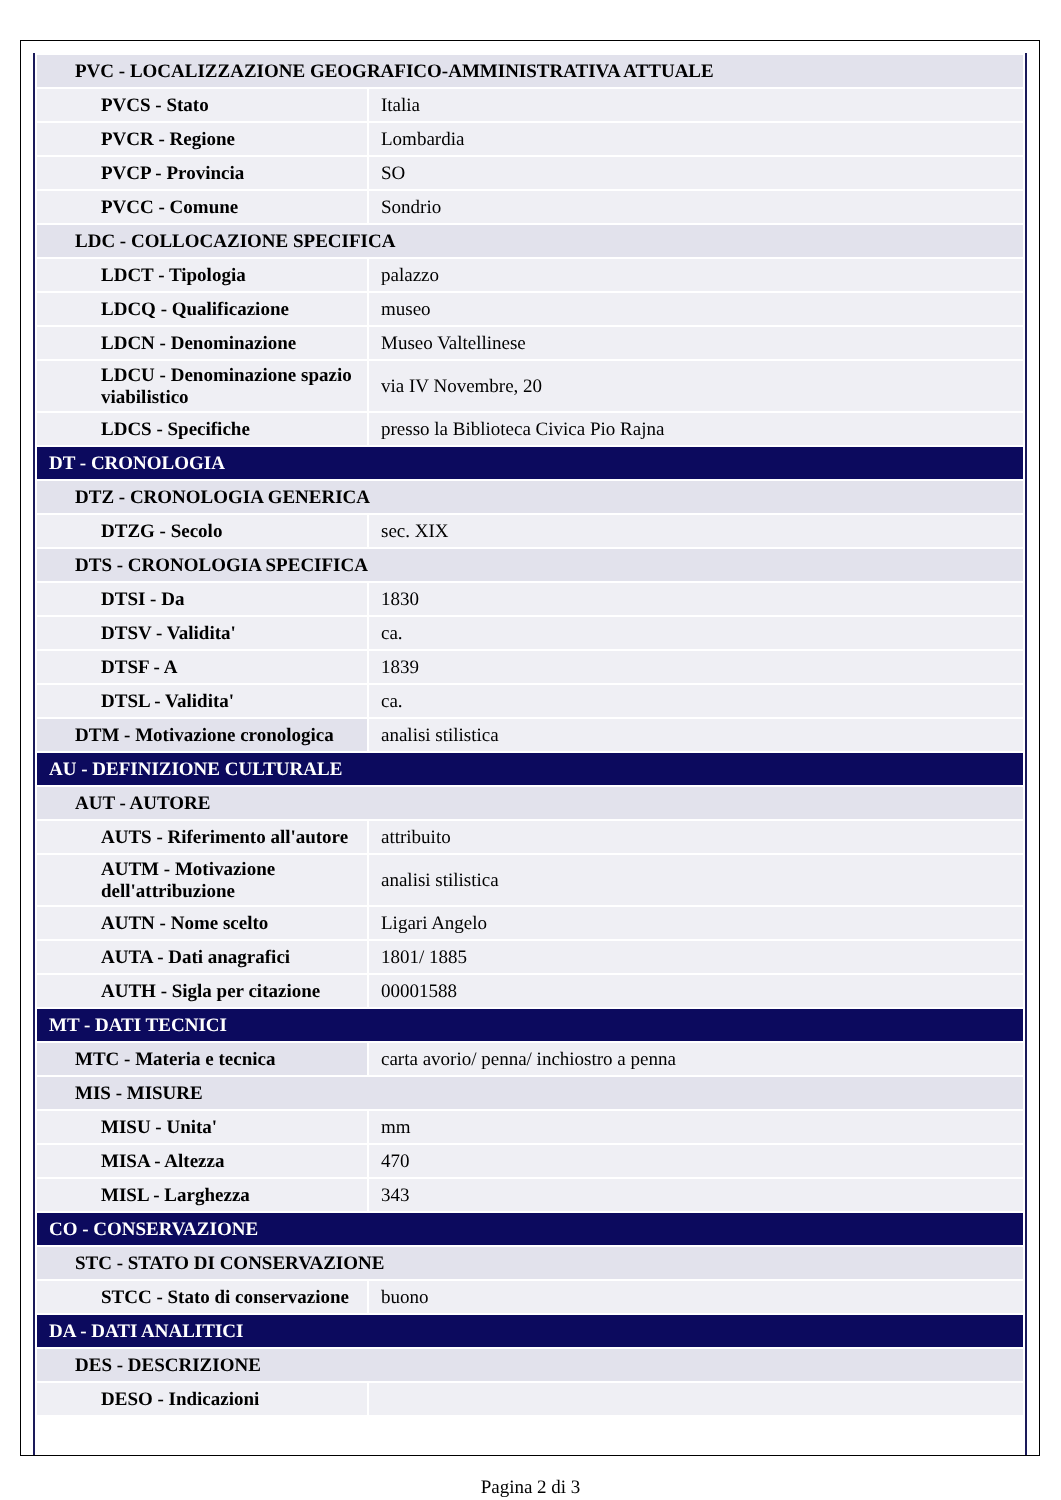| PVC - LOCALIZZAZIONE GEOGRAFICO-AMMINISTRATIVA ATTUALE | |
| PVCS - Stato | Italia |
| PVCR - Regione | Lombardia |
| PVCP - Provincia | SO |
| PVCC - Comune | Sondrio |
| LDC - COLLOCAZIONE SPECIFICA | |
| LDCT - Tipologia | palazzo |
| LDCQ - Qualificazione | museo |
| LDCN - Denominazione | Museo Valtellinese |
| LDCU - Denominazione spazio viabilistico | via IV Novembre, 20 |
| LDCS - Specifiche | presso la Biblioteca Civica Pio Rajna |
| DT - CRONOLOGIA | |
| DTZ - CRONOLOGIA GENERICA | |
| DTZG - Secolo | sec. XIX |
| DTS - CRONOLOGIA SPECIFICA | |
| DTSI - Da | 1830 |
| DTSV - Validita' | ca. |
| DTSF - A | 1839 |
| DTSL - Validita' | ca. |
| DTM - Motivazione cronologica | analisi stilistica |
| AU - DEFINIZIONE CULTURALE | |
| AUT - AUTORE | |
| AUTS - Riferimento all'autore | attribuito |
| AUTM - Motivazione dell'attribuzione | analisi stilistica |
| AUTN - Nome scelto | Ligari Angelo |
| AUTA - Dati anagrafici | 1801/ 1885 |
| AUTH - Sigla per citazione | 00001588 |
| MT - DATI TECNICI | |
| MTC - Materia e tecnica | carta avorio/ penna/ inchiostro a penna |
| MIS - MISURE | |
| MISU - Unita' | mm |
| MISA - Altezza | 470 |
| MISL - Larghezza | 343 |
| CO - CONSERVAZIONE | |
| STC - STATO DI CONSERVAZIONE | |
| STCC - Stato di conservazione | buono |
| DA - DATI ANALITICI | |
| DES - DESCRIZIONE | |
| DESO - Indicazioni | |
Pagina 2 di 3